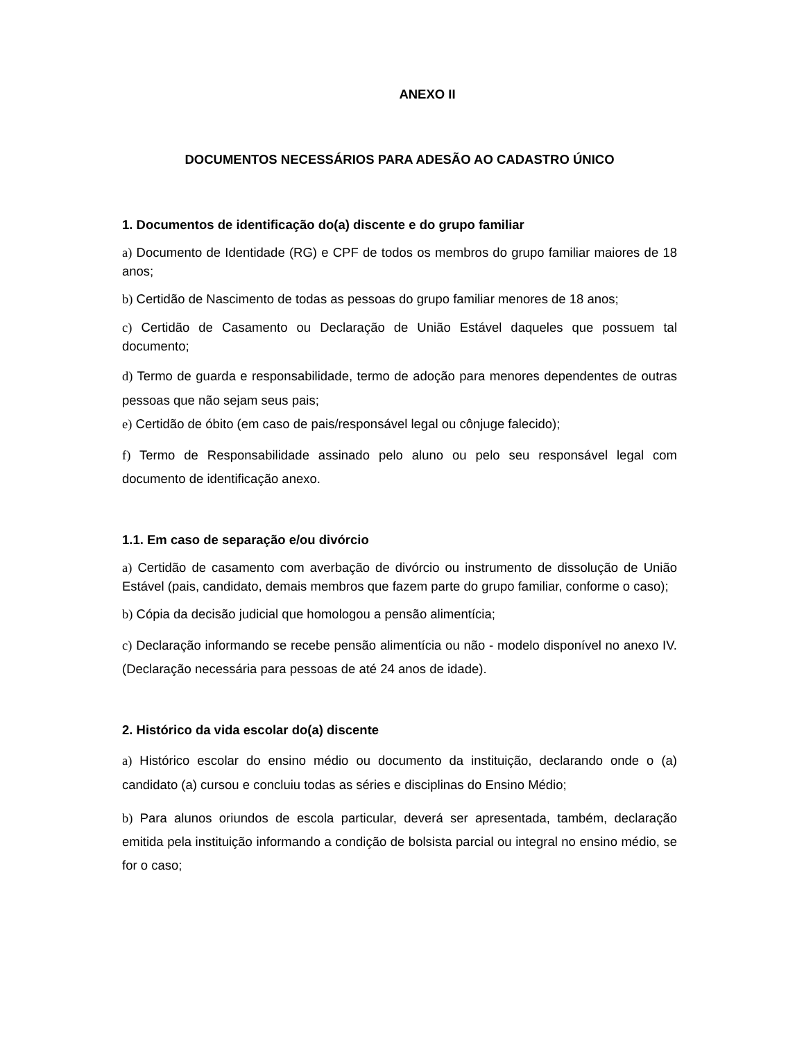ANEXO II
DOCUMENTOS NECESSÁRIOS PARA ADESÃO AO CADASTRO ÚNICO
1. Documentos de identificação do(a) discente e do grupo familiar
a) Documento de Identidade (RG) e CPF de todos os membros do grupo familiar maiores de 18 anos;
b) Certidão de Nascimento de todas as pessoas do grupo familiar menores de 18 anos;
c) Certidão de Casamento ou Declaração de União Estável daqueles que possuem tal documento;
d) Termo de guarda e responsabilidade, termo de adoção para menores dependentes de outras pessoas que não sejam seus pais;
e) Certidão de óbito (em caso de pais/responsável legal ou cônjuge falecido);
f) Termo de Responsabilidade assinado pelo aluno ou pelo seu responsável legal com documento de identificação anexo.
1.1. Em caso de separação e/ou divórcio
a) Certidão de casamento com averbação de divórcio ou instrumento de dissolução de União Estável (pais, candidato, demais membros que fazem parte do grupo familiar, conforme o caso);
b) Cópia da decisão judicial que homologou a pensão alimentícia;
c) Declaração informando se recebe pensão alimentícia ou não - modelo disponível no anexo IV. (Declaração necessária para pessoas de até 24 anos de idade).
2. Histórico da vida escolar do(a) discente
a) Histórico escolar do ensino médio ou documento da instituição, declarando onde o (a) candidato (a) cursou e concluiu todas as séries e disciplinas do Ensino Médio;
b) Para alunos oriundos de escola particular, deverá ser apresentada, também, declaração emitida pela instituição informando a condição de bolsista parcial ou integral no ensino médio, se for o caso;